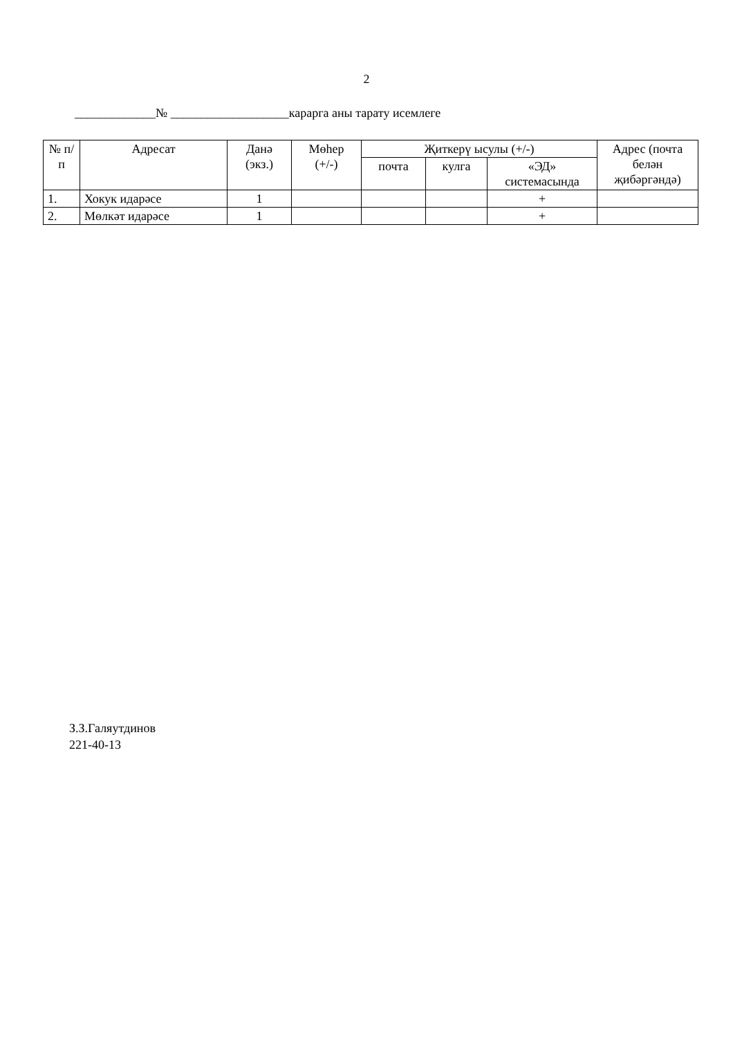2
_____________№ ___________________карарга аны тарату исемлеге
| № п/п | Адресат | Данә (экз.) | Мөһер (+/-) | Җиткерү ысулы (+/-) | | | Адрес (почта белән җибәргәндә) |
| --- | --- | --- | --- | --- | --- | --- | --- |
| | | | | почта | кулга | «ЭД» системасында | |
| 1. | Хокук идарәсе | 1 | | | | + | |
| 2. | Мөлкәт идарәсе | 1 | | | | + | |
З.З.Галяутдинов
221-40-13